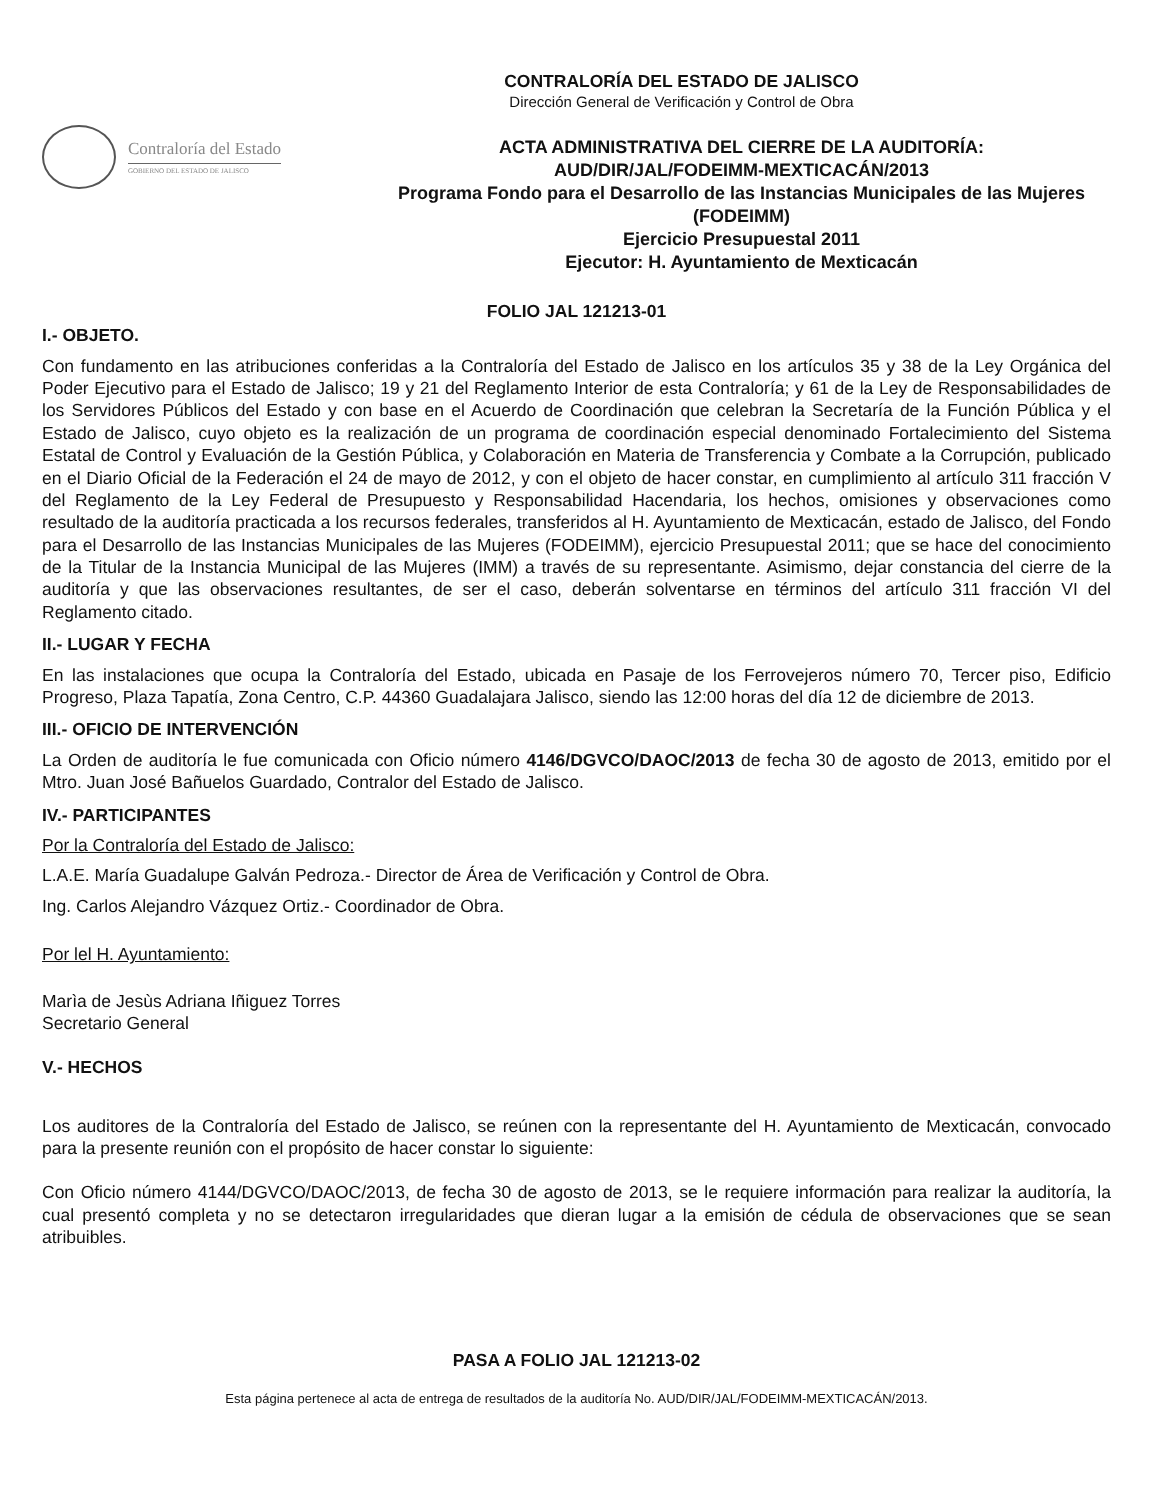Contraloría del Estado
GOBIERNO DEL ESTADO DE JALISCO
CONTRALORÍA DEL ESTADO DE JALISCO
Dirección General de Verificación y Control de Obra
ACTA ADMINISTRATIVA DEL CIERRE DE LA AUDITORÍA:
AUD/DIR/JAL/FODEIMM-MEXTICACÁN/2013
Programa Fondo para el Desarrollo de las Instancias Municipales de las Mujeres
(FODEIMM)
Ejercicio Presupuestal 2011
Ejecutor: H. Ayuntamiento de Mexticacán
FOLIO JAL 121213-01
I.- OBJETO.
Con fundamento en las atribuciones conferidas a la Contraloría del Estado de Jalisco en los artículos 35 y 38 de la Ley Orgánica del Poder Ejecutivo para el Estado de Jalisco; 19 y 21 del Reglamento Interior de esta Contraloría; y 61 de la Ley de Responsabilidades de los Servidores Públicos del Estado y con base en el Acuerdo de Coordinación que celebran la Secretaría de la Función Pública y el Estado de Jalisco, cuyo objeto es la realización de un programa de coordinación especial denominado Fortalecimiento del Sistema Estatal de Control y Evaluación de la Gestión Pública, y Colaboración en Materia de Transferencia y Combate a la Corrupción, publicado en el Diario Oficial de la Federación el 24 de mayo de 2012, y con el objeto de hacer constar, en cumplimiento al artículo 311 fracción V del Reglamento de la Ley Federal de Presupuesto y Responsabilidad Hacendaria, los hechos, omisiones y observaciones como resultado de la auditoría practicada a los recursos federales, transferidos al H. Ayuntamiento de Mexticacán, estado de Jalisco, del Fondo para el Desarrollo de las Instancias Municipales de las Mujeres (FODEIMM), ejercicio Presupuestal 2011; que se hace del conocimiento de la Titular de la Instancia Municipal de las Mujeres (IMM) a través de su representante. Asimismo, dejar constancia del cierre de la auditoría y que las observaciones resultantes, de ser el caso, deberán solventarse en términos del artículo 311 fracción VI del Reglamento citado.
II.- LUGAR Y FECHA
En las instalaciones que ocupa la Contraloría del Estado, ubicada en Pasaje de los Ferrovejeros número 70, Tercer piso, Edificio Progreso, Plaza Tapatía, Zona Centro, C.P. 44360 Guadalajara Jalisco, siendo las 12:00 horas del día 12 de diciembre de 2013.
III.- OFICIO DE INTERVENCIÓN
La Orden de auditoría le fue comunicada con Oficio número 4146/DGVCO/DAOC/2013 de fecha 30 de agosto de 2013, emitido por el Mtro. Juan José Bañuelos Guardado, Contralor del Estado de Jalisco.
IV.- PARTICIPANTES
Por la Contraloría del Estado de Jalisco:
L.A.E. María Guadalupe Galván Pedroza.- Director de Área de Verificación y Control de Obra.
Ing. Carlos Alejandro Vázquez Ortiz.- Coordinador de Obra.
Por lel H. Ayuntamiento:
Marìa de Jesùs Adriana Iñiguez Torres
Secretario General
V.- HECHOS
Los auditores de la Contraloría del Estado de Jalisco, se reúnen con la representante del H. Ayuntamiento de Mexticacán, convocado para la presente reunión con el propósito de hacer constar lo siguiente:
Con Oficio número 4144/DGVCO/DAOC/2013, de fecha 30 de agosto de 2013, se le requiere información para realizar la auditoría, la cual presentó completa y no se detectaron irregularidades que dieran lugar a la emisión de cédula de observaciones que se sean atribuibles.
PASA A FOLIO JAL 121213-02
Esta página pertenece al acta de entrega de resultados de la auditoría No. AUD/DIR/JAL/FODEIMM-MEXTICACÁN/2013.